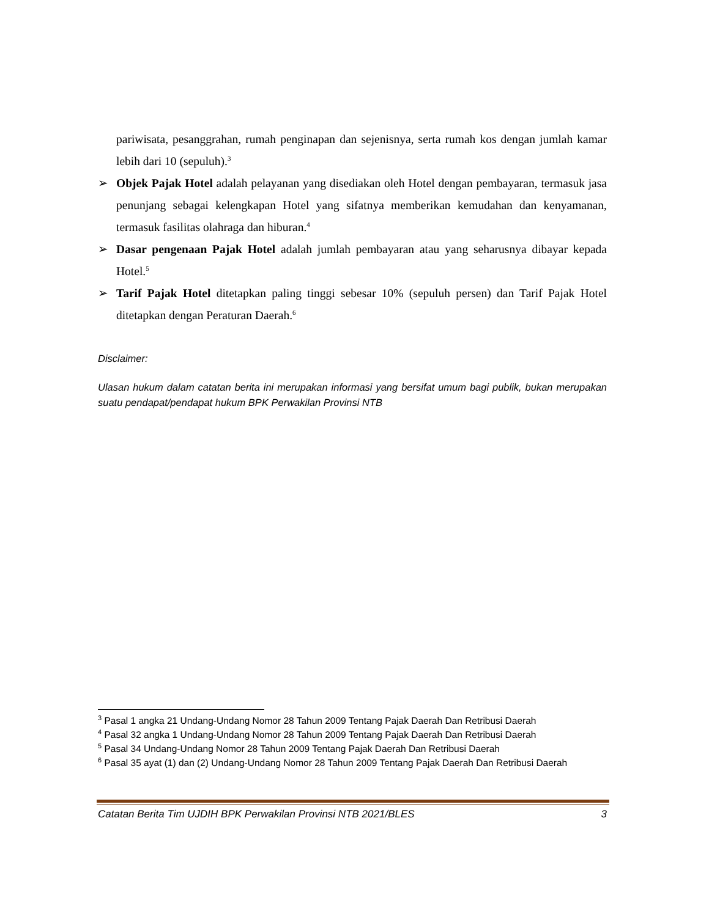pariwisata, pesanggrahan, rumah penginapan dan sejenisnya, serta rumah kos dengan jumlah kamar lebih dari 10 (sepuluh).<sup>3</sup>
➢ Objek Pajak Hotel adalah pelayanan yang disediakan oleh Hotel dengan pembayaran, termasuk jasa penunjang sebagai kelengkapan Hotel yang sifatnya memberikan kemudahan dan kenyamanan, termasuk fasilitas olahraga dan hiburan.<sup>4</sup>
➢ Dasar pengenaan Pajak Hotel adalah jumlah pembayaran atau yang seharusnya dibayar kepada Hotel.<sup>5</sup>
➢ Tarif Pajak Hotel ditetapkan paling tinggi sebesar 10% (sepuluh persen) dan Tarif Pajak Hotel ditetapkan dengan Peraturan Daerah.<sup>6</sup>
Disclaimer:
Ulasan hukum dalam catatan berita ini merupakan informasi yang bersifat umum bagi publik, bukan merupakan suatu pendapat/pendapat hukum BPK Perwakilan Provinsi NTB
<sup>3</sup> Pasal 1 angka 21 Undang-Undang Nomor 28 Tahun 2009 Tentang Pajak Daerah Dan Retribusi Daerah
<sup>4</sup> Pasal 32 angka 1 Undang-Undang Nomor 28 Tahun 2009 Tentang Pajak Daerah Dan Retribusi Daerah
<sup>5</sup> Pasal 34 Undang-Undang Nomor 28 Tahun 2009 Tentang Pajak Daerah Dan Retribusi Daerah
<sup>6</sup> Pasal 35 ayat (1) dan (2) Undang-Undang Nomor 28 Tahun 2009 Tentang Pajak Daerah Dan Retribusi Daerah
Catatan Berita Tim UJDIH BPK Perwakilan Provinsi NTB 2021/BLES 3